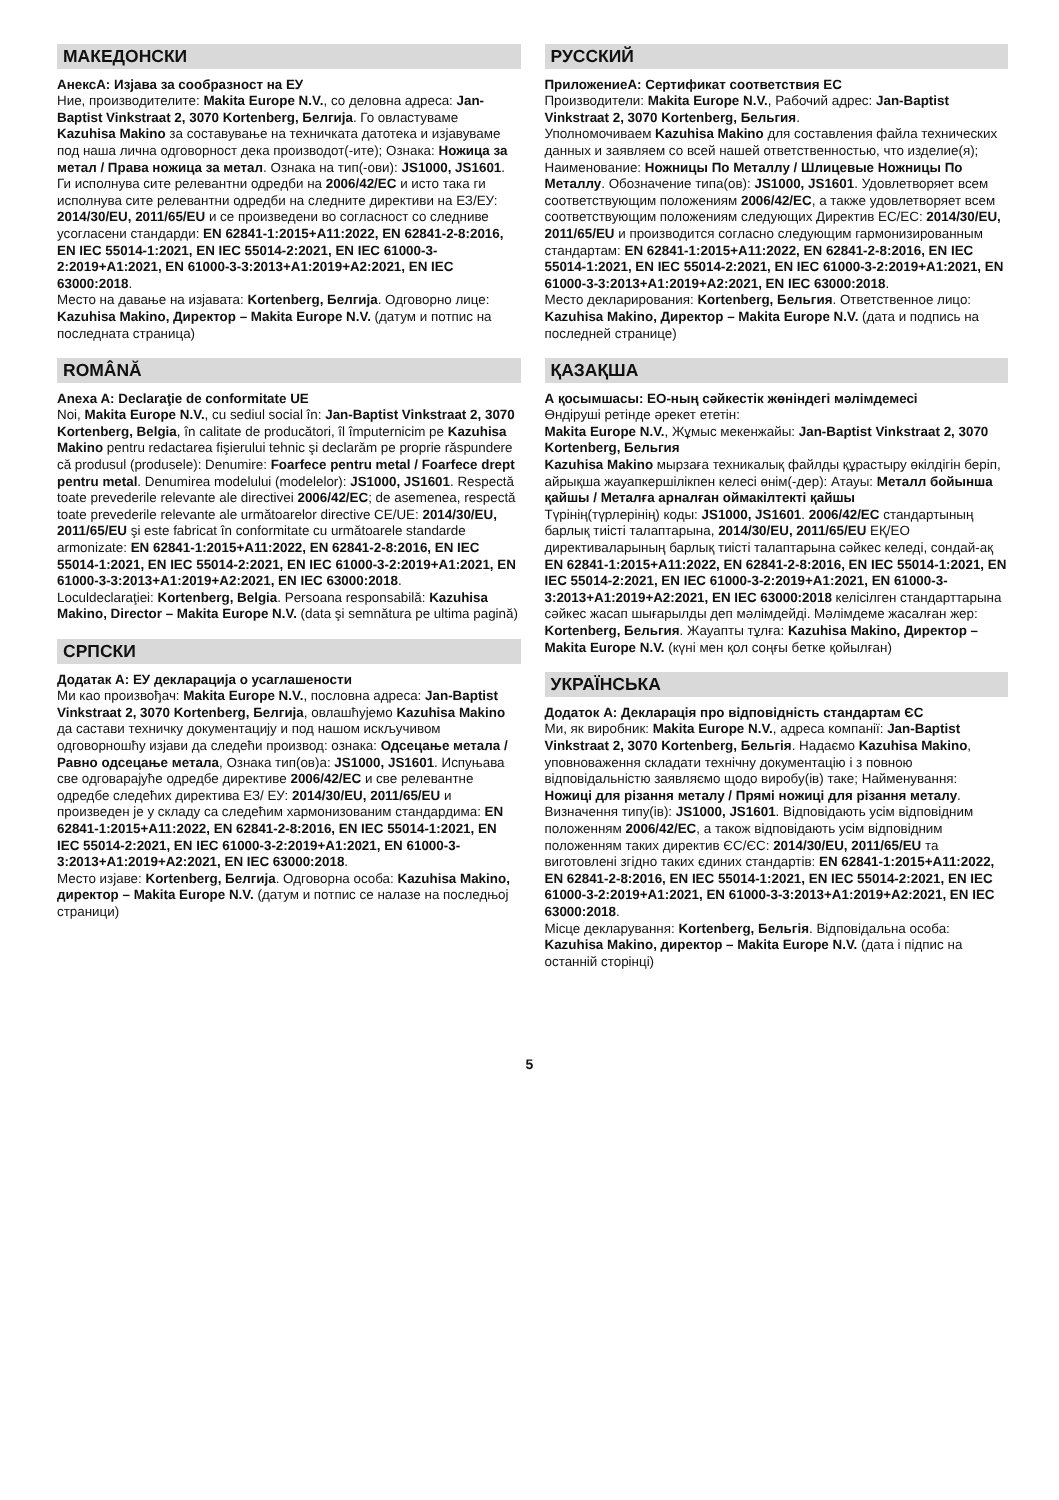МАКЕДОНСКИ
АнексА: Изјава за сообразност на ЕУ
Ние, производителите: Makita Europe N.V., со деловна адреса: Jan-Baptist Vinkstraat 2, 3070 Kortenberg, Белгија. Го овластуваме Kazuhisa Makino за составување на техничката датотека и изјавуваме под наша лична одговорност дека производот(-ите); Ознака: Ножица за метал / Права ножица за метал. Ознака на тип(-ови): JS1000, JS1601. Ги исполнува сите релевантни одредби на 2006/42/EC и исто така ги исполнува сите релевантни одредби на следните директиви на ЕЗ/ЕУ: 2014/30/EU, 2011/65/EU и се произведени во согласност со следниве усогласени стандарди: EN 62841-1:2015+A11:2022, EN 62841-2-8:2016, EN IEC 55014-1:2021, EN IEC 55014-2:2021, EN IEC 61000-3-2:2019+A1:2021, EN 61000-3-3:2013+A1:2019+A2:2021, EN IEC 63000:2018.
Место на давање на изјавата: Kortenberg, Белгија. Одговорно лице: Kazuhisa Makino, Директор – Makita Europe N.V. (датум и потпис на последната страница)
ROMÂNĂ
Anexa A: Declaraţie de conformitate UE
Noi, Makita Europe N.V., cu sediul social în: Jan-Baptist Vinkstraat 2, 3070 Kortenberg, Belgia, în calitate de producători, îl împuternicim pe Kazuhisa Makino pentru redactarea fişierului tehnic şi declarăm pe proprie răspundere că produsul (produsele): Denumire: Foarfece pentru metal / Foarfece drept pentru metal. Denumirea modelului (modelelor): JS1000, JS1601. Respectă toate prevederile relevante ale directivei 2006/42/EC; de asemenea, respectă toate prevederile relevante ale următoarelor directive CE/UE: 2014/30/EU, 2011/65/EU şi este fabricat în conformitate cu următoarele standarde armonizate: EN 62841-1:2015+A11:2022, EN 62841-2-8:2016, EN IEC 55014-1:2021, EN IEC 55014-2:2021, EN IEC 61000-3-2:2019+A1:2021, EN 61000-3-3:2013+A1:2019+A2:2021, EN IEC 63000:2018.
Loculdeclaraţiei: Kortenberg, Belgia. Persoana responsabilă: Kazuhisa Makino, Director – Makita Europe N.V. (data şi semnătura pe ultima pagină)
СРПСКИ
Додатак А: ЕУ декларација о усаглашености
Ми као произвођач: Makita Europe N.V., пословна адреса: Jan-Baptist Vinkstraat 2, 3070 Kortenberg, Белгија, овлашћујемо Kazuhisa Makino да састави техничку документацију и под нашом искључивом одговорношћу изјави да следећи производ: ознака: Одсецање метала / Равно одсецање метала, Ознака тип(ов)а: JS1000, JS1601. Испуњава све одговарајуће одредбе директиве 2006/42/EC и све релевантне одредбе следећих директива ЕЗ/ ЕУ: 2014/30/EU, 2011/65/EU и произведен је у складу са следећим хармонизованим стандардима: EN 62841-1:2015+A11:2022, EN 62841-2-8:2016, EN IEC 55014-1:2021, EN IEC 55014-2:2021, EN IEC 61000-3-2:2019+A1:2021, EN 61000-3-3:2013+A1:2019+A2:2021, EN IEC 63000:2018.
Место изјаве: Kortenberg, Белгија. Одговорна особа: Kazuhisa Makino, директор – Makita Europe N.V. (датум и потпис се налазе на последњој страници)
РУССКИЙ
ПриложениеA: Сертификат соответствия ЕС
Производители: Makita Europe N.V., Рабочий адрес: Jan-Baptist Vinkstraat 2, 3070 Kortenberg, Бельгия.
Уполномочиваем Kazuhisa Makino для составления файла технических данных и заявляем со всей нашей ответственностью, что изделие(я); Наименование: Ножницы По Металлу / Шлицевые Ножницы По Металлу. Обозначение типа(ов): JS1000, JS1601. Удовлетворяет всем соответствующим положениям 2006/42/EC, а также удовлетворяет всем соответствующим положениям следующих Директив ЕС/ЕС: 2014/30/EU, 2011/65/EU и производится согласно следующим гармонизированным стандартам: EN 62841-1:2015+A11:2022, EN 62841-2-8:2016, EN IEC 55014-1:2021, EN IEC 55014-2:2021, EN IEC 61000-3-2:2019+A1:2021, EN 61000-3-3:2013+A1:2019+A2:2021, EN IEC 63000:2018.
Место декларирования: Kortenberg, Бельгия. Ответственное лицо: Kazuhisa Makino, Директор – Makita Europe N.V. (дата и подпись на последней странице)
ҚАЗАҚША
А қосымшасы: ЕО-ның сәйкестік жөніндегі мәлімдемесі
Өндіруші ретінде әрекет ететін:
Makita Europe N.V., Жұмыс мекенжайы: Jan-Baptist Vinkstraat 2, 3070 Kortenberg, Бельгия
Kazuhisa Makino мырзаға техникалық файлды құрастыру өкілдігін беріп, айрықша жауапкершілікпен келесі өнім(-дер): Атауы: Металл бойынша қайшы / Металға арналған оймакілтекті қайшы
Түрінің(түрлерінің) коды: JS1000, JS1601. 2006/42/EC стандартының барлық тиісті талаптарына, 2014/30/EU, 2011/65/EU ЕҚ/ЕО директиваларының барлық тиісті талаптарына сәйкес келеді, сондай-ақ EN 62841-1:2015+A11:2022, EN 62841-2-8:2016, EN IEC 55014-1:2021, EN IEC 55014-2:2021, EN IEC 61000-3-2:2019+A1:2021, EN 61000-3-3:2013+A1:2019+A2:2021, EN IEC 63000:2018 келісілген стандарттарына сәйкес жасап шығарылды деп мәлімдейді. Мәлімдеме жасалған жер: Kortenberg, Бельгия. Жауапты тұлға: Kazuhisa Makino, Директор – Makita Europe N.V. (күні мен қол соңғы бетке қойылған)
УКРАЇНСЬКА
Додаток A: Декларація про відповідність стандартам ЄС
Ми, як виробник: Makita Europe N.V., адреса компанії: Jan-Baptist Vinkstraat 2, 3070 Kortenberg, Бельгія. Надаємо Kazuhisa Makino, уповноваження складати технічну документацію і з повною відповідальністю заявляємо щодо виробу(ів) таке; Найменування: Ножиці для різання металу / Прямі ножиці для різання металу. Визначення типу(ів): JS1000, JS1601. Відповідають усім відповідним положенням 2006/42/EC, а також відповідають усім відповідним положенням таких директив ЄС/ЄС: 2014/30/EU, 2011/65/EU та виготовлені згідно таких єдиних стандартів: EN 62841-1:2015+A11:2022, EN 62841-2-8:2016, EN IEC 55014-1:2021, EN IEC 55014-2:2021, EN IEC 61000-3-2:2019+A1:2021, EN 61000-3-3:2013+A1:2019+A2:2021, EN IEC 63000:2018.
Місце декларування: Kortenberg, Бельгія. Відповідальна особа: Kazuhisa Makino, директор – Makita Europe N.V. (дата і підпис на останній сторінці)
5